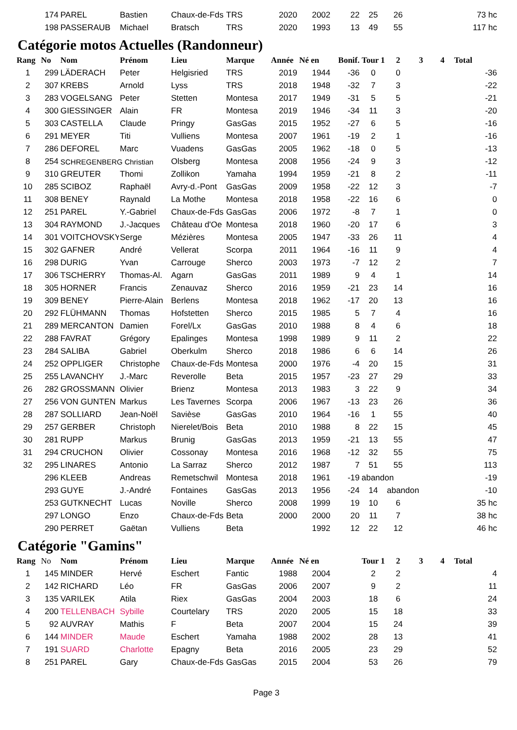| | 174 | PAREL | Bastien | Chaux-de-Fds | TRS | 2020 | 2002 | 22 | 25 | 26 | | | 73 hc |
| | 198 | PASSERAUB | Michael | Bratsch | TRS | 2020 | 1993 | 13 | 49 | 55 | | | 117 hc |
Catégorie motos Actuelles (Randonneur)
| Rang | No | Nom | Prénom | Lieu | Marque | Année | Né en | Bonif. | Tour 1 | 2 | 3 | 4 | Total |
| --- | --- | --- | --- | --- | --- | --- | --- | --- | --- | --- | --- | --- | --- |
| 1 | 299 | LÄDERACH | Peter | Helgisried | TRS | 2019 | 1944 | -36 | 0 | 0 | | | -36 |
| 2 | 307 | KREBS | Arnold | Lyss | TRS | 2018 | 1948 | -32 | 7 | 3 | | | -22 |
| 3 | 283 | VOGELSANG | Peter | Stetten | Montesa | 2017 | 1949 | -31 | 5 | 5 | | | -21 |
| 4 | 300 | GIESSINGER | Alain | FR | Montesa | 2019 | 1946 | -34 | 11 | 3 | | | -20 |
| 5 | 303 | CASTELLA | Claude | Pringy | GasGas | 2015 | 1952 | -27 | 6 | 5 | | | -16 |
| 6 | 291 | MEYER | Titi | Vulliens | Montesa | 2007 | 1961 | -19 | 2 | 1 | | | -16 |
| 7 | 286 | DEFOREL | Marc | Vuadens | GasGas | 2005 | 1962 | -18 | 0 | 5 | | | -13 |
| 8 | 254 | SCHREGENBERG Christian | | Olsberg | Montesa | 2008 | 1956 | -24 | 9 | 3 | | | -12 |
| 9 | 310 | GREUTER | Thomi | Zollikon | Yamaha | 1994 | 1959 | -21 | 8 | 2 | | | -11 |
| 10 | 285 | SCIBOZ | Raphaël | Avry-d.-Pont | GasGas | 2009 | 1958 | -22 | 12 | 3 | | | -7 |
| 11 | 308 | BENEY | Raynald | La Mothe | Montesa | 2018 | 1958 | -22 | 16 | 6 | | | 0 |
| 12 | 251 | PAREL | Y.-Gabriel | Chaux-de-Fds | GasGas | 2006 | 1972 | -8 | 7 | 1 | | | 0 |
| 13 | 304 | RAYMOND | J.-Jacques | Château d'Oe | Montesa | 2018 | 1960 | -20 | 17 | 6 | | | 3 |
| 14 | 301 | VOITCHOVSKY | Serge | Mézières | Montesa | 2005 | 1947 | -33 | 26 | 11 | | | 4 |
| 15 | 302 | GAFNER | André | Vellerat | Scorpa | 2011 | 1964 | -16 | 11 | 9 | | | 4 |
| 16 | 298 | DURIG | Yvan | Carrouge | Sherco | 2003 | 1973 | -7 | 12 | 2 | | | 7 |
| 17 | 306 | TSCHERRY | Thomas-Al. | Agarn | GasGas | 2011 | 1989 | 9 | 4 | 1 | | | 14 |
| 18 | 305 | HORNER | Francis | Zenauvaz | Sherco | 2016 | 1959 | -21 | 23 | 14 | | | 16 |
| 19 | 309 | BENEY | Pierre-Alain | Berlens | Montesa | 2018 | 1962 | -17 | 20 | 13 | | | 16 |
| 20 | 292 | FLÜHMANN | Thomas | Hofstetten | Sherco | 2015 | 1985 | 5 | 7 | 4 | | | 16 |
| 21 | 289 | MERCANTON | Damien | Forel/Lx | GasGas | 2010 | 1988 | 8 | 4 | 6 | | | 18 |
| 22 | 288 | FAVRAT | Grégory | Epalinges | Montesa | 1998 | 1989 | 9 | 11 | 2 | | | 22 |
| 23 | 284 | SALIBA | Gabriel | Oberkulm | Sherco | 2018 | 1986 | 6 | 6 | 14 | | | 26 |
| 24 | 252 | OPPLIGER | Christophe | Chaux-de-Fds | Montesa | 2000 | 1976 | -4 | 20 | 15 | | | 31 |
| 25 | 255 | LAVANCHY | J.-Marc | Reverolle | Beta | 2015 | 1957 | -23 | 27 | 29 | | | 33 |
| 26 | 282 | GROSSMANN | Olivier | Brienz | Montesa | 2013 | 1983 | 3 | 22 | 9 | | | 34 |
| 27 | 256 | VON GUNTEN | Markus | Les Tavernes | Scorpa | 2006 | 1967 | -13 | 23 | 26 | | | 36 |
| 28 | 287 | SOLLIARD | Jean-Noël | Savièse | GasGas | 2010 | 1964 | -16 | 1 | 55 | | | 40 |
| 29 | 257 | GERBER | Christoph | Nierelet/Bois | Beta | 2010 | 1988 | 8 | 22 | 15 | | | 45 |
| 30 | 281 | RUPP | Markus | Brunig | GasGas | 2013 | 1959 | -21 | 13 | 55 | | | 47 |
| 31 | 294 | CRUCHON | Olivier | Cossonay | Montesa | 2016 | 1968 | -12 | 32 | 55 | | | 75 |
| 32 | 295 | LINARES | Antonio | La Sarraz | Sherco | 2012 | 1987 | 7 | 51 | 55 | | | 113 |
| | 296 | KLEEB | Andreas | Remetschwil | Montesa | 2018 | 1961 | -19 | abandon | | | | -19 |
| | 293 | GUYE | J.-André | Fontaines | GasGas | 2013 | 1956 | -24 | 14 | abandon | | | -10 |
| | 253 | GUTKNECHT | Lucas | Noville | Sherco | 2008 | 1999 | 19 | 10 | 6 | | | 35 hc |
| | 297 | LONGO | Enzo | Chaux-de-Fds | Beta | 2000 | 2000 | 20 | 11 | 7 | | | 38 hc |
| | 290 | PERRET | Gaëtan | Vulliens | Beta | | 1992 | 12 | 22 | 12 | | | 46 hc |
Catégorie "Gamins"
| Rang | No | Nom | Prénom | Lieu | Marque | Année | Né en | | Tour 1 | 2 | 3 | 4 | Total |
| --- | --- | --- | --- | --- | --- | --- | --- | --- | --- | --- | --- | --- | --- |
| 1 | 145 | MINDER | Hervé | Eschert | Fantic | 1988 | 2004 | | 2 | 2 | | | 4 |
| 2 | 142 | RICHARD | Léo | FR | GasGas | 2006 | 2007 | | 9 | 2 | | | 11 |
| 3 | 135 | VARILEK | Atila | Riex | GasGas | 2004 | 2003 | | 18 | 6 | | | 24 |
| 4 | 200 | TELLENBACH | Sybille | Courtelary | TRS | 2020 | 2005 | | 15 | 18 | | | 33 |
| 5 | 92 | AUVRAY | Mathis | F | Beta | 2007 | 2004 | | 15 | 24 | | | 39 |
| 6 | 144 | MINDER | Maude | Eschert | Yamaha | 1988 | 2002 | | 28 | 13 | | | 41 |
| 7 | 191 | SUARD | Charlotte | Epagny | Beta | 2016 | 2005 | | 23 | 29 | | | 52 |
| 8 | 251 | PAREL | Gary | Chaux-de-Fds | GasGas | 2015 | 2004 | | 53 | 26 | | | 79 |
Page 3